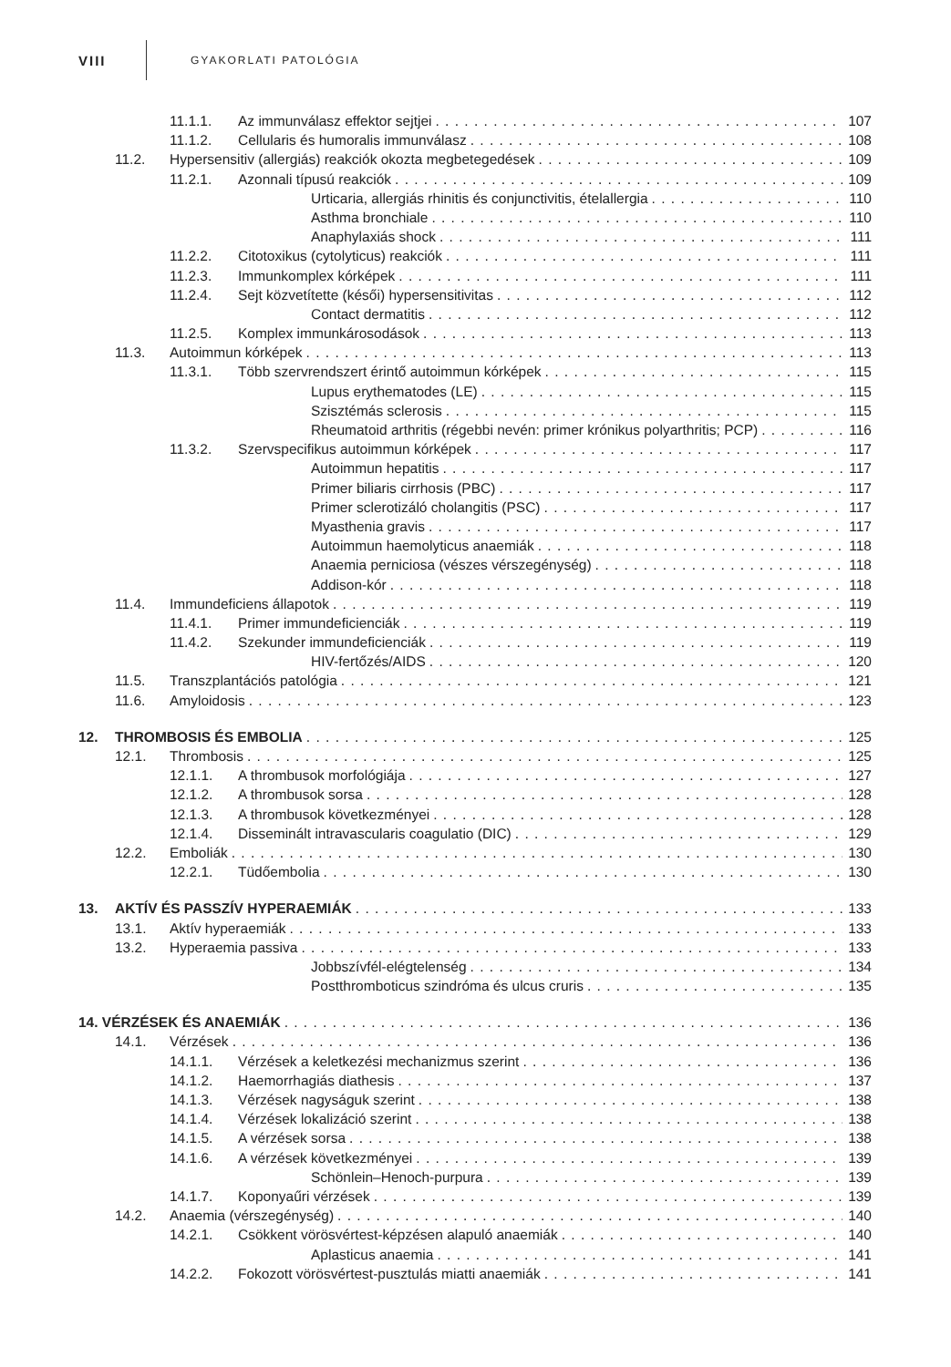VIII
GYAKORLATI PATOLÓGIA
11.1.1. Az immunválasz effektor sejtjei 107
11.1.2. Cellularis és humoralis immunválasz 108
11.2. Hypersensitiv (allergiás) reakciók okozta megbetegedések 109
11.2.1. Azonnali típusú reakciók 109
Urticaria, allergiás rhinitis és conjunctivitis, ételallergia 110
Asthma bronchiale 110
Anaphylaxiás shock 111
11.2.2. Citotoxikus (cytolyticus) reakciók 111
11.2.3. Immunkomplex kórképek 111
11.2.4. Sejt közvetítette (késői) hypersensitivitas 112
Contact dermatitis 112
11.2.5. Komplex immunkárosodások 113
11.3. Autoimmun kórképek 113
11.3.1. Több szervrendszert érintő autoimmun kórképek 115
Lupus erythematodes (LE) 115
Szisztémás sclerosis 115
Rheumatoid arthritis (régebbi nevén: primer krónikus polyarthritis; PCP) 116
11.3.2. Szervspecifikus autoimmun kórképek 117
Autoimmun hepatitis 117
Primer biliaris cirrhosis (PBC) 117
Primer sclerotizáló cholangitis (PSC) 117
Myasthenia gravis 117
Autoimmun haemolyticus anaemiák 118
Anaemia perniciosa (vészes vérszegénység) 118
Addison-kór 118
11.4. Immundeficiens állapotok 119
11.4.1. Primer immundeficienciák 119
11.4.2. Szekunder immundeficienciák 119
HIV-fertőzés/AIDS 120
11.5. Transzplantációs patológia 121
11.6. Amyloidosis 123
12. THROMBOSIS ÉS EMBOLIA 125
12.1. Thrombosis 125
12.1.1. A thrombusok morfológiája 127
12.1.2. A thrombusok sorsa 128
12.1.3. A thrombusok következményei 128
12.1.4. Disseminált intravascularis coagulatio (DIC) 129
12.2. Emboliák 130
12.2.1. Tüdőembolia 130
13. AKTÍV ÉS PASSZÍV HYPERAEMIÁK 133
13.1. Aktív hyperaemiák 133
13.2. Hyperaemia passiva 133
Jobbszívfél-elégtelenség 134
Postthromboticus szindróma és ulcus cruris 135
14. VÉRZÉSEK ÉS ANAEMIÁK 136
14.1. Vérzések 136
14.1.1. Vérzések a keletkezési mechanizmus szerint 136
14.1.2. Haemorrhagiás diathesis 137
14.1.3. Vérzések nagyságuk szerint 138
14.1.4. Vérzések lokalizáció szerint 138
14.1.5. A vérzések sorsa 138
14.1.6. A vérzések következményei 139
Schönlein–Henoch-purpura 139
14.1.7. Koponyaűri vérzések 139
14.2. Anaemia (vérszegénység) 140
14.2.1. Csökkent vörösvértest-képzésen alapuló anaemiák 140
Aplasticus anaemia 141
14.2.2. Fokozott vörösvértest-pusztulás miatti anaemiák 141